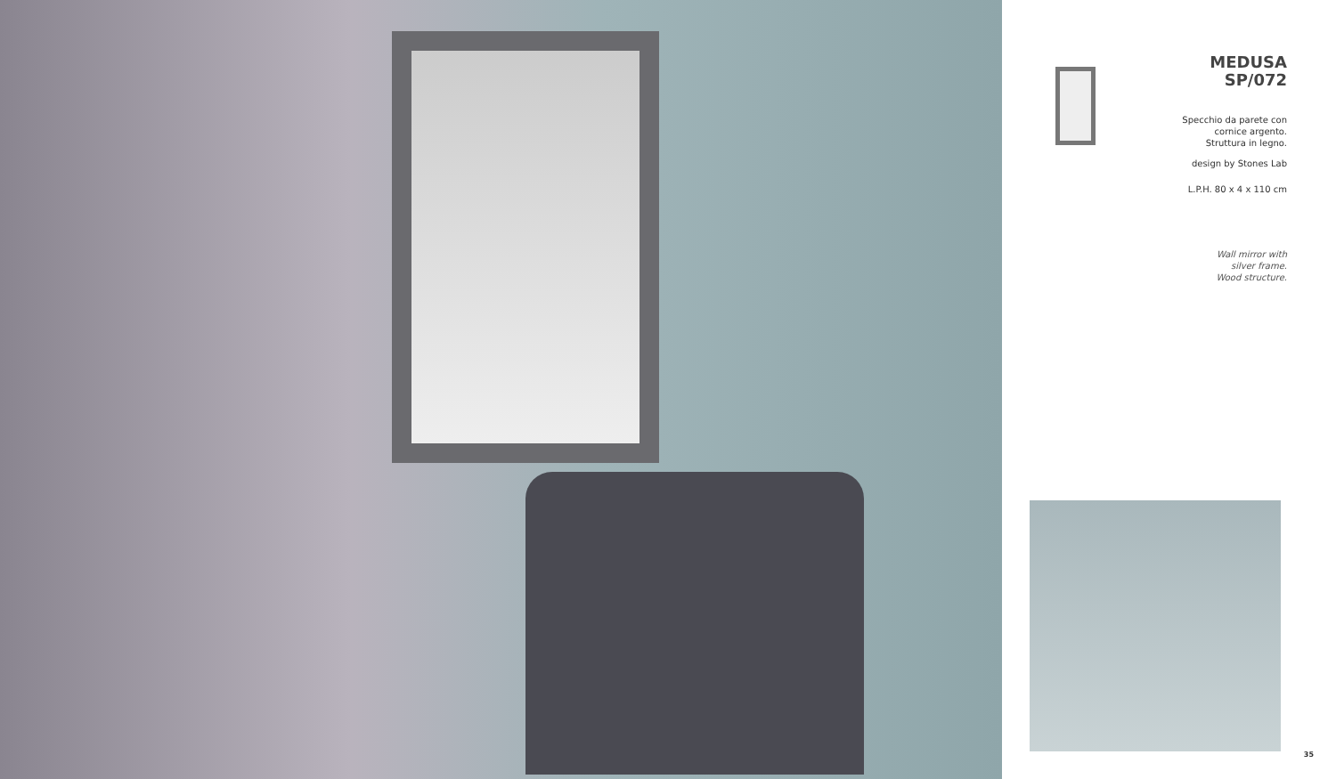MEDUSA
SP/072
Specchio da parete con
cornice argento.
Struttura in legno.
design by Stones Lab
L.P.H. 80 x 4 x 110 cm
Wall mirror with
silver frame.
Wood structure.
35